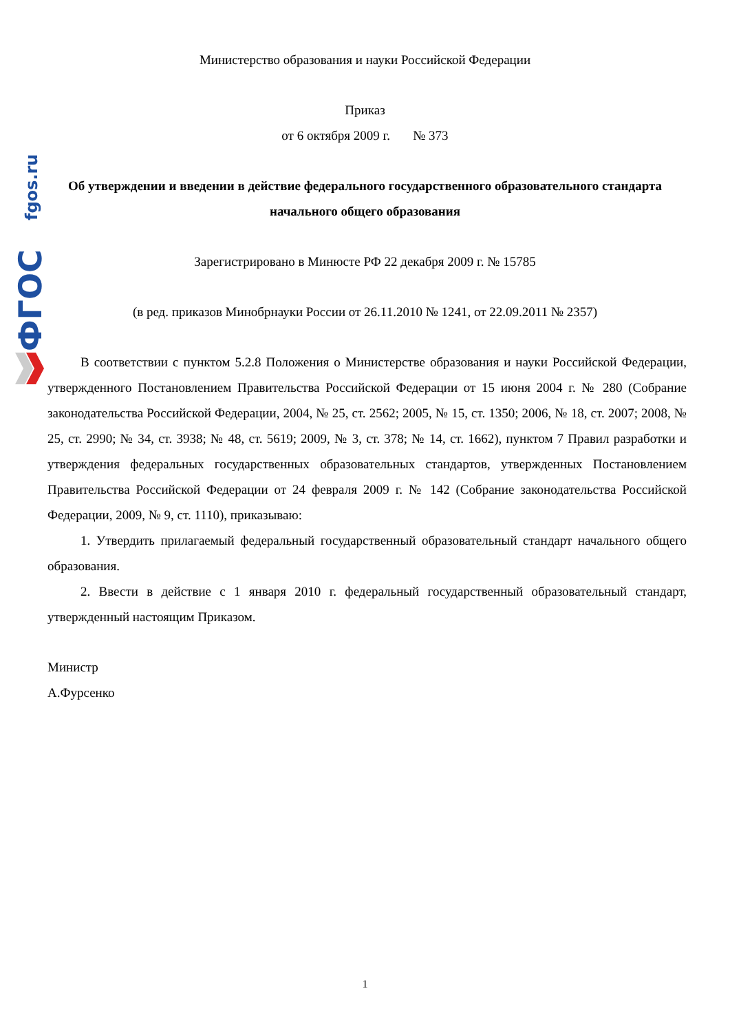fgos.ru
ФГОС
Министерство образования и науки Российской Федерации
Приказ
от 6 октября 2009 г. № 373
Об утверждении и введении в действие федерального государственного образовательного стандарта начального общего образования
Зарегистрировано в Минюсте РФ 22 декабря 2009 г. № 15785
(в ред. приказов Минобрнауки России от 26.11.2010 № 1241, от 22.09.2011 № 2357)
В соответствии с пунктом 5.2.8 Положения о Министерстве образования и науки Российской Федерации, утвержденного Постановлением Правительства Российской Федерации от 15 июня 2004 г. № 280 (Собрание законодательства Российской Федерации, 2004, № 25, ст. 2562; 2005, № 15, ст. 1350; 2006, № 18, ст. 2007; 2008, № 25, ст. 2990; № 34, ст. 3938; № 48, ст. 5619; 2009, № 3, ст. 378; № 14, ст. 1662), пунктом 7 Правил разработки и утверждения федеральных государственных образовательных стандартов, утвержденных Постановлением Правительства Российской Федерации от 24 февраля 2009 г. № 142 (Собрание законодательства Российской Федерации, 2009, № 9, ст. 1110), приказываю:
1. Утвердить прилагаемый федеральный государственный образовательный стандарт начального общего образования.
2. Ввести в действие с 1 января 2010 г. федеральный государственный образовательный стандарт, утвержденный настоящим Приказом.
Министр
А.Фурсенко
1